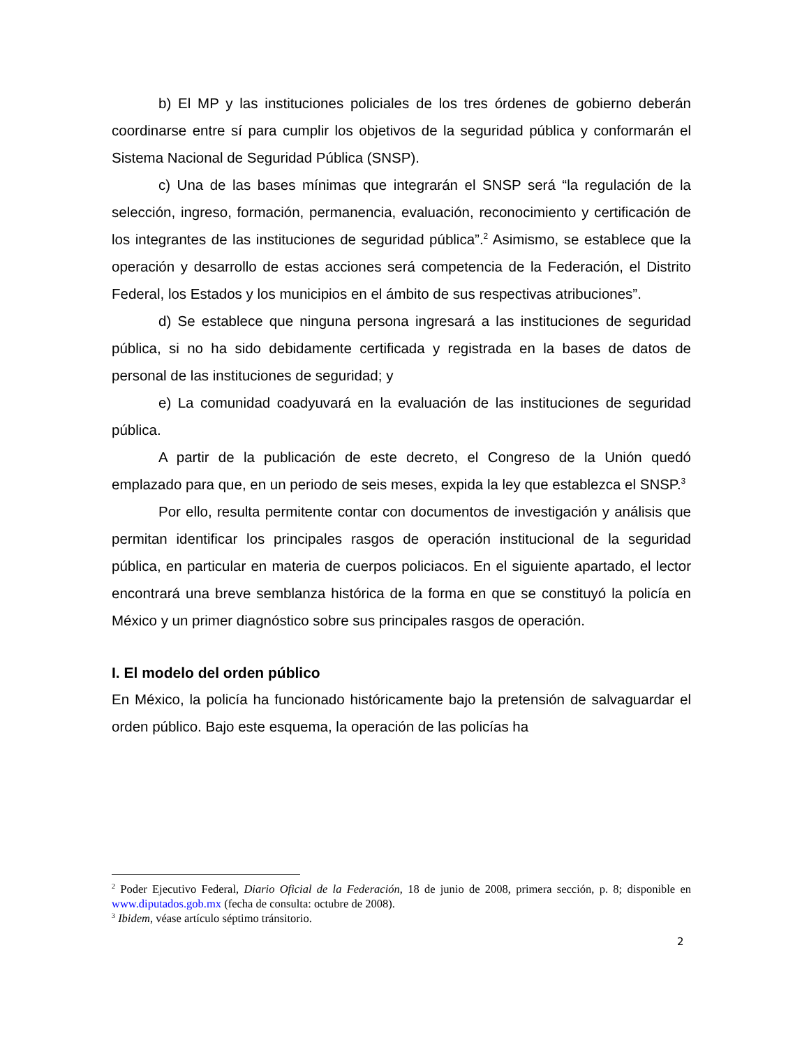b) El MP y las instituciones policiales de los tres órdenes de gobierno deberán coordinarse entre sí para cumplir los objetivos de la seguridad pública y conformarán el Sistema Nacional de Seguridad Pública (SNSP).
c) Una de las bases mínimas que integrarán el SNSP será “la regulación de la selección, ingreso, formación, permanencia, evaluación, reconocimiento y certificación de los integrantes de las instituciones de seguridad pública”.<sup>2</sup> Asimismo, se establece que la operación y desarrollo de estas acciones será competencia de la Federación, el Distrito Federal, los Estados y los municipios en el ámbito de sus respectivas atribuciones”.
d) Se establece que ninguna persona ingresará a las instituciones de seguridad pública, si no ha sido debidamente certificada y registrada en la bases de datos de personal de las instituciones de seguridad; y
e) La comunidad coadyuvará en la evaluación de las instituciones de seguridad pública.
A partir de la publicación de este decreto, el Congreso de la Unión quedó emplazado para que, en un periodo de seis meses, expida la ley que establezca el SNSP.<sup>3</sup>
Por ello, resulta permitente contar con documentos de investigación y análisis que permitan identificar los principales rasgos de operación institucional de la seguridad pública, en particular en materia de cuerpos policiacos. En el siguiente apartado, el lector encontrará una breve semblanza histórica de la forma en que se constituyó la policía en México y un primer diagnóstico sobre sus principales rasgos de operación.
I. El modelo del orden público
En México, la policía ha funcionado históricamente bajo la pretensión de salvaguardar el orden público. Bajo este esquema, la operación de las policías ha
<sup>2</sup> Poder Ejecutivo Federal, Diario Oficial de la Federación, 18 de junio de 2008, primera sección, p. 8; disponible en www.diputados.gob.mx (fecha de consulta: octubre de 2008).
<sup>3</sup> Ibidem, véase artículo séptimo tránsitorio.
2